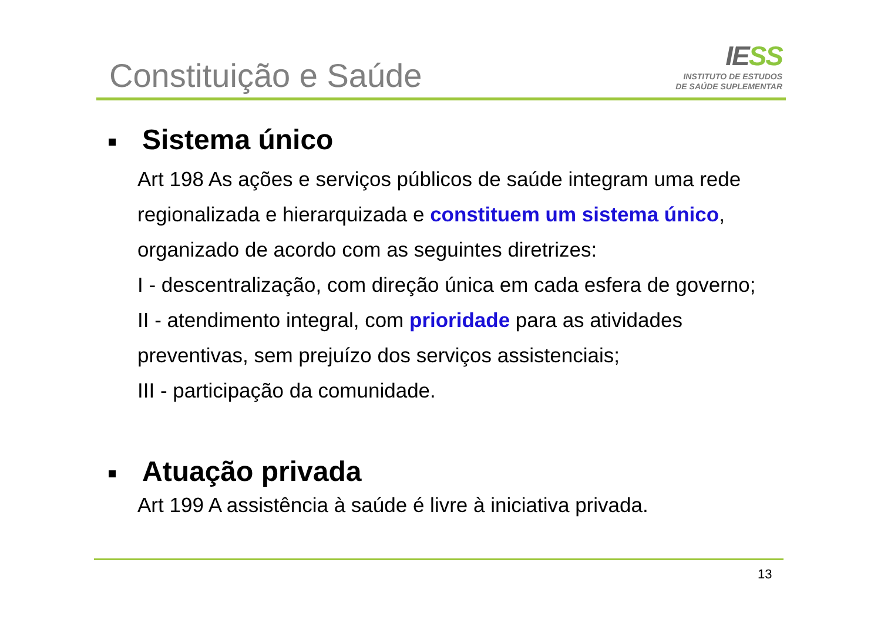Constituição e Saúde
IESS
INSTITUTO DE ESTUDOS
DE SAÚDE SUPLEMENTAR
Sistema único
Art 198 As ações e serviços públicos de saúde integram uma rede regionalizada e hierarquizada e constituem um sistema único, organizado de acordo com as seguintes diretrizes:
I - descentralização, com direção única em cada esfera de governo;
II - atendimento integral, com prioridade para as atividades preventivas, sem prejuízo dos serviços assistenciais;
III - participação da comunidade.
Atuação privada
Art 199 A assistência à saúde é livre à iniciativa privada.
13